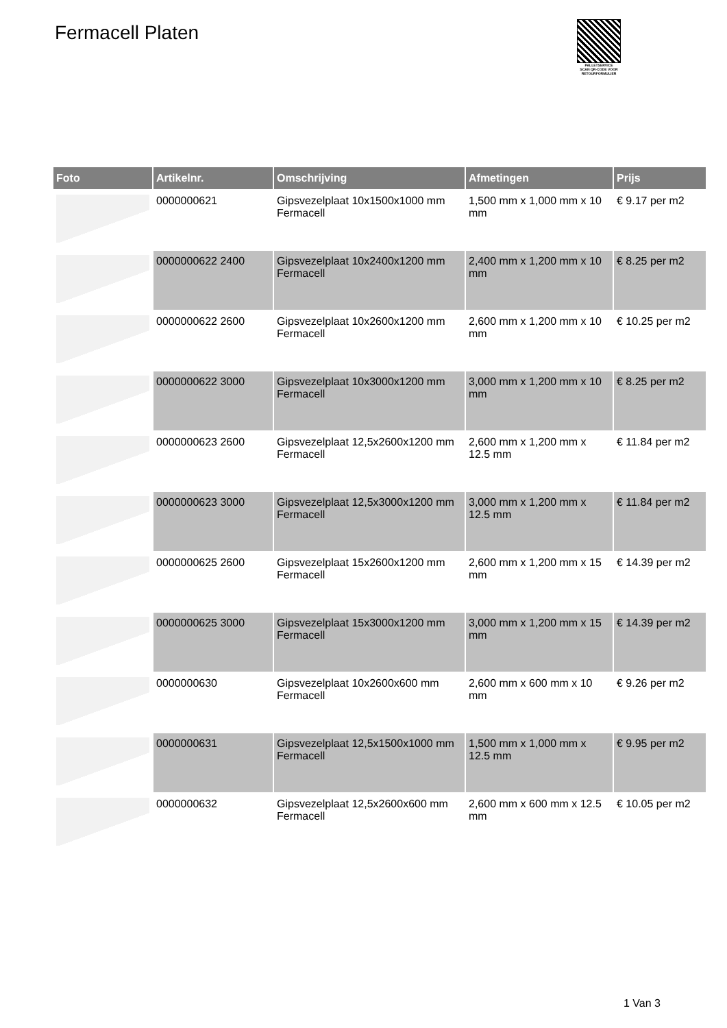Fermacell Platen
PALLETSERVICE
SCAN QR-CODE VOOR RETOURFORMULIER
| Foto | Artikelnr. | Omschrijving | Afmetingen | Prijs |
| --- | --- | --- | --- | --- |
| | 0000000621 | Gipsvezelplaat 10x1500x1000 mm Fermacell | 1,500 mm x 1,000 mm x 10 mm | € 9.17 per m2 |
| | 0000000622 2400 | Gipsvezelplaat 10x2400x1200 mm Fermacell | 2,400 mm x 1,200 mm x 10 mm | € 8.25 per m2 |
| | 0000000622 2600 | Gipsvezelplaat 10x2600x1200 mm Fermacell | 2,600 mm x 1,200 mm x 10 mm | € 10.25 per m2 |
| | 0000000622 3000 | Gipsvezelplaat 10x3000x1200 mm Fermacell | 3,000 mm x 1,200 mm x 10 mm | € 8.25 per m2 |
| | 0000000623 2600 | Gipsvezelplaat 12,5x2600x1200 mm Fermacell | 2,600 mm x 1,200 mm x 12.5 mm | € 11.84 per m2 |
| | 0000000623 3000 | Gipsvezelplaat 12,5x3000x1200 mm Fermacell | 3,000 mm x 1,200 mm x 12.5 mm | € 11.84 per m2 |
| | 0000000625 2600 | Gipsvezelplaat 15x2600x1200 mm Fermacell | 2,600 mm x 1,200 mm x 15 mm | € 14.39 per m2 |
| | 0000000625 3000 | Gipsvezelplaat 15x3000x1200 mm Fermacell | 3,000 mm x 1,200 mm x 15 mm | € 14.39 per m2 |
| | 0000000630 | Gipsvezelplaat 10x2600x600 mm Fermacell | 2,600 mm x 600 mm x 10 mm | € 9.26 per m2 |
| | 0000000631 | Gipsvezelplaat 12,5x1500x1000 mm Fermacell | 1,500 mm x 1,000 mm x 12.5 mm | € 9.95 per m2 |
| | 0000000632 | Gipsvezelplaat 12,5x2600x600 mm Fermacell | 2,600 mm x 600 mm x 12.5 mm | € 10.05 per m2 |
1 Van 3